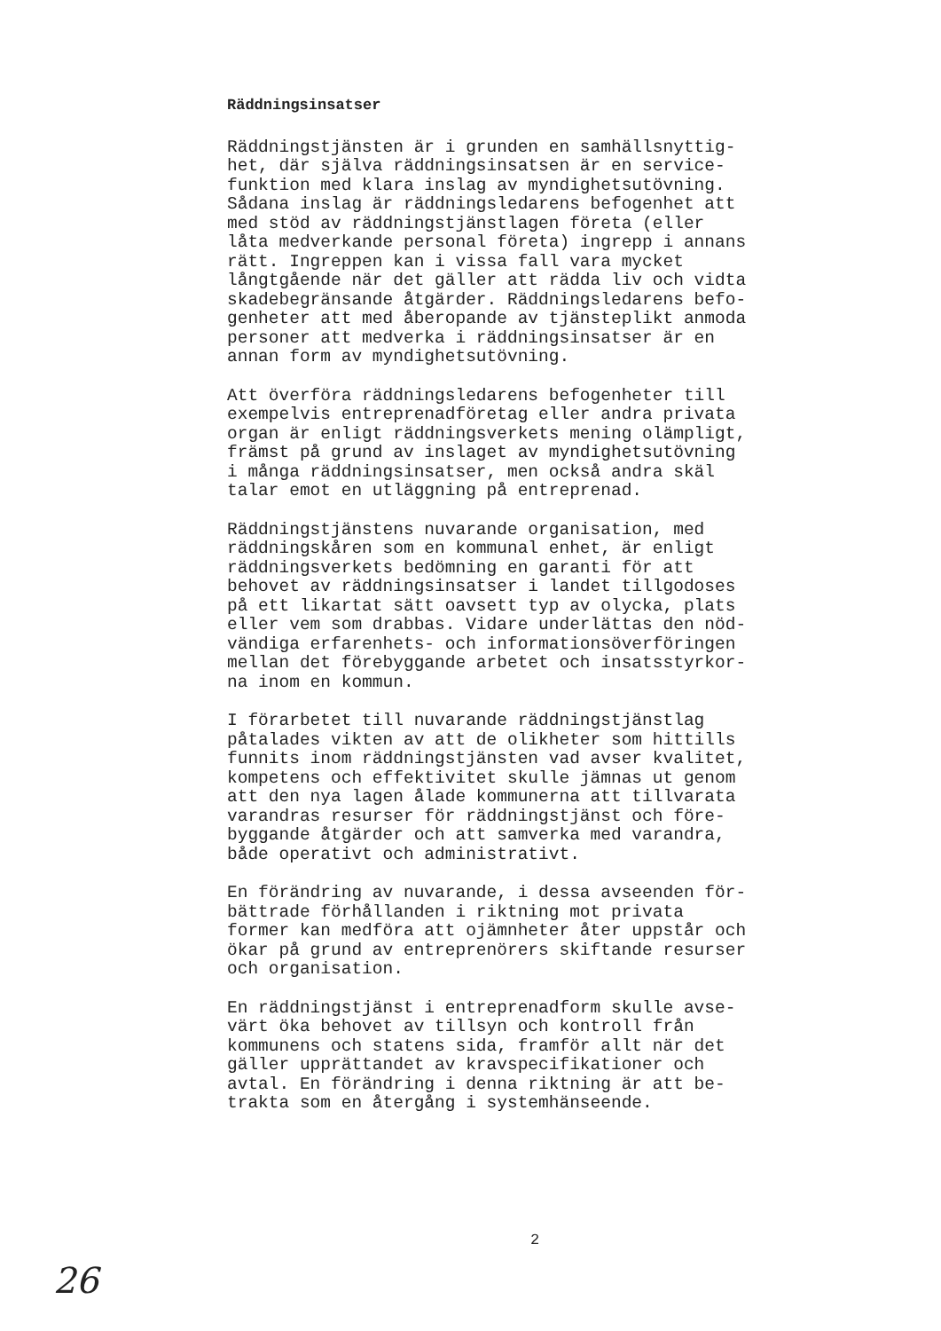Räddningsinsatser
Räddningstjänsten är i grunden en samhällsnyttig- het, där själva räddningsinsatsen är en service- funktion med klara inslag av myndighetsutövning. Sådana inslag är räddningsledarens befogenhet att med stöd av räddningstjänstlagen företa (eller låta medverkande personal företa) ingrepp i annans rätt. Ingreppen kan i vissa fall vara mycket långtgående när det gäller att rädda liv och vidta skadebegränsande åtgärder. Räddningsledarens befo- genheter att med åberopande av tjänsteplikt anmoda personer att medverka i räddningsinsatser är en annan form av myndighetsutövning.
Att överföra räddningsledarens befogenheter till exempelvis entreprenadföretag eller andra privata organ är enligt räddningsverkets mening olämpligt, främst på grund av inslaget av myndighetsutövning i många räddningsinsatser, men också andra skäl talar emot en utläggning på entreprenad.
Räddningstjänstens nuvarande organisation, med räddningskåren som en kommunal enhet, är enligt räddningsverkets bedömning en garanti för att behovet av räddningsinsatser i landet tillgodoses på ett likartat sätt oavsett typ av olycka, plats eller vem som drabbas. Vidare underlättas den nöd- vändiga erfarenhets- och informationsöverföringen mellan det förebyggande arbetet och insatsstyrkor- na inom en kommun.
I förarbetet till nuvarande räddningstjänstlag påtalades vikten av att de olikheter som hittills funnits inom räddningstjänsten vad avser kvalitet, kompetens och effektivitet skulle jämnas ut genom att den nya lagen ålade kommunerna att tillvarata varandras resurser för räddningstjänst och före- byggande åtgärder och att samverka med varandra, både operativt och administrativt.
En förändring av nuvarande, i dessa avseenden för- bättrade förhållanden i riktning mot privata former kan medföra att ojämnheter åter uppstår och ökar på grund av entreprenörers skiftande resurser och organisation.
En räddningstjänst i entreprenadform skulle avse- värt öka behovet av tillsyn och kontroll från kommunens och statens sida, framför allt när det gäller upprättandet av kravspecifikationer och avtal. En förändring i denna riktning är att be- trakta som en återgång i systemhänseende.
2
26